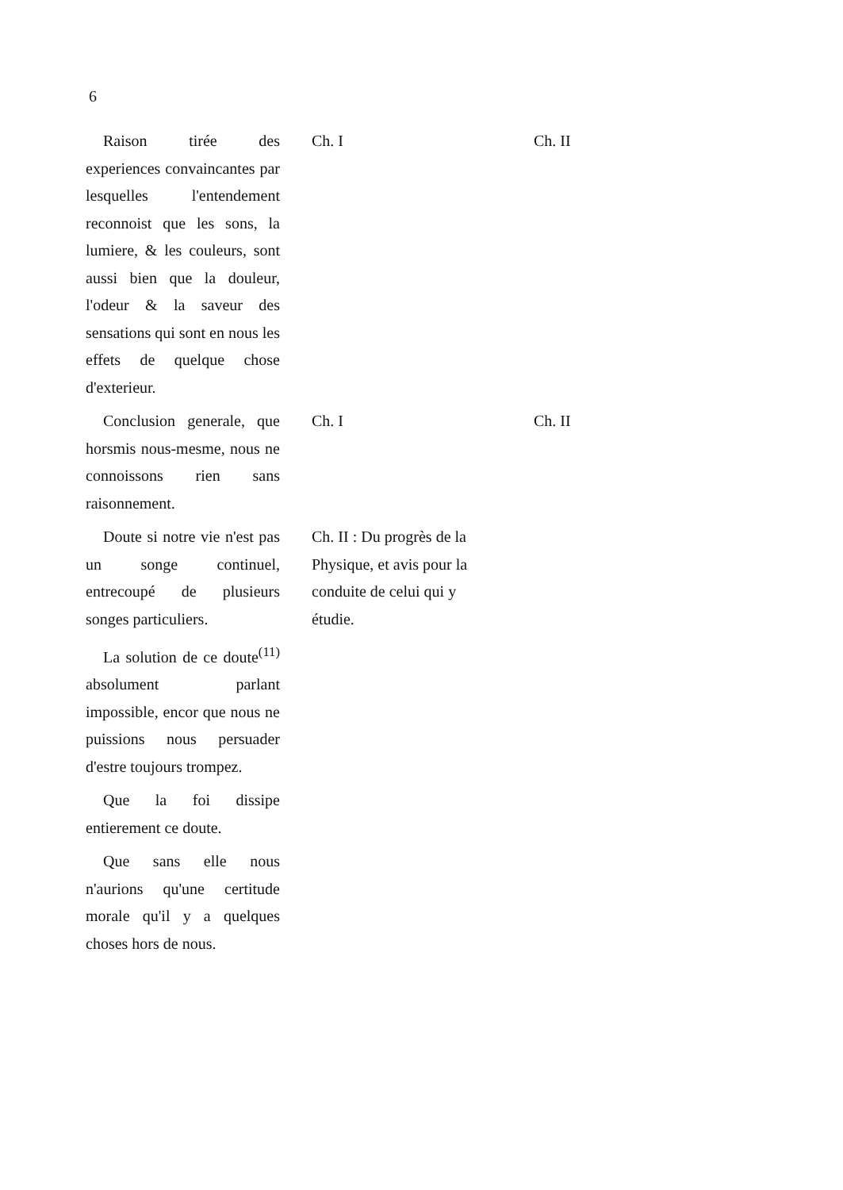6
| Raison tirée des experiences convaincantes par lesquelles l'entendement reconnoist que les sons, la lumiere, & les couleurs, sont aussi bien que la douleur, l'odeur & la saveur des sensations qui sont en nous les effets de quelque chose d'exterieur. | Ch. I | Ch. II |
| Conclusion generale, que horsmis nous-mesme, nous ne connoissons rien sans raisonnement. | Ch. I | Ch. II |
| Doute si notre vie n'est pas un songe continuel, entrecoupé de plusieurs songes particuliers. | Ch. II : Du progrès de la Physique, et avis pour la conduite de celui qui y étudie. | |
| La solution de ce doute<sup>(11)</sup> absolument parlant impossible, encor que nous ne puissions nous persuader d'estre toujours trompez. | | |
| Que la foi dissipe entierement ce doute. | | |
| Que sans elle nous n'aurions qu'une certitude morale qu'il y a quelques choses hors de nous. | | |